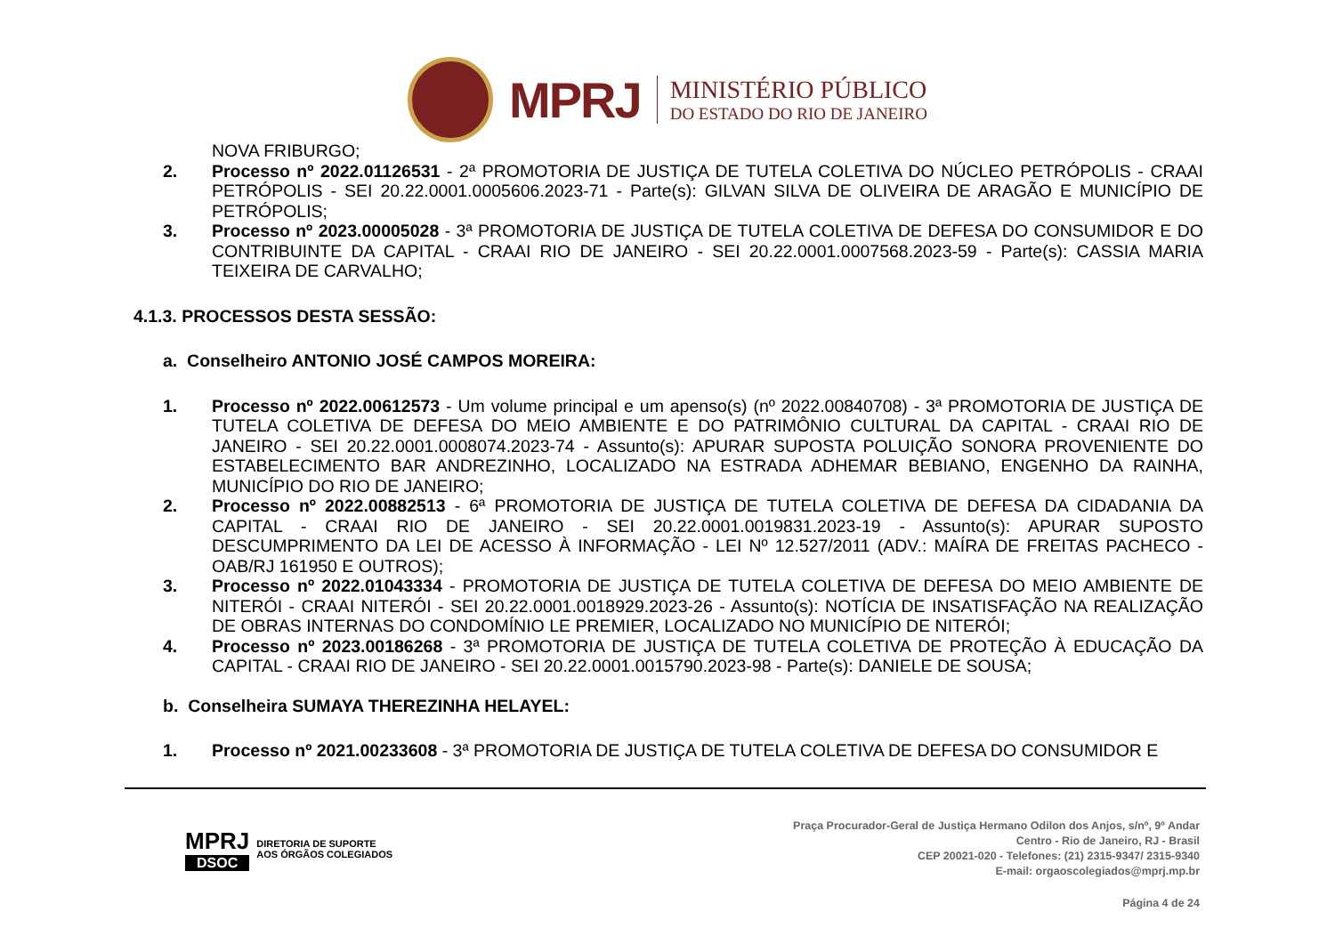MPRJ
MINISTÉRIO PÚBLICO
DO ESTADO DO RIO DE JANEIRO
NOVA FRIBURGO;
2. Processo nº 2022.01126531 - 2ª PROMOTORIA DE JUSTIÇA DE TUTELA COLETIVA DO NÚCLEO PETRÓPOLIS - CRAAI PETRÓPOLIS - SEI 20.22.0001.0005606.2023-71 - Parte(s): GILVAN SILVA DE OLIVEIRA DE ARAGÃO E MUNICÍPIO DE PETRÓPOLIS;
3. Processo nº 2023.00005028 - 3ª PROMOTORIA DE JUSTIÇA DE TUTELA COLETIVA DE DEFESA DO CONSUMIDOR E DO CONTRIBUINTE DA CAPITAL - CRAAI RIO DE JANEIRO - SEI 20.22.0001.0007568.2023-59 - Parte(s): CASSIA MARIA TEIXEIRA DE CARVALHO;
4.1.3. PROCESSOS DESTA SESSÃO:
a. Conselheiro ANTONIO JOSÉ CAMPOS MOREIRA:
1. Processo nº 2022.00612573 - Um volume principal e um apenso(s) (nº 2022.00840708) - 3ª PROMOTORIA DE JUSTIÇA DE TUTELA COLETIVA DE DEFESA DO MEIO AMBIENTE E DO PATRIMÔNIO CULTURAL DA CAPITAL - CRAAI RIO DE JANEIRO - SEI 20.22.0001.0008074.2023-74 - Assunto(s): APURAR SUPOSTA POLUIÇÃO SONORA PROVENIENTE DO ESTABELECIMENTO BAR ANDREZINHO, LOCALIZADO NA ESTRADA ADHEMAR BEBIANO, ENGENHO DA RAINHA, MUNICÍPIO DO RIO DE JANEIRO;
2. Processo nº 2022.00882513 - 6ª PROMOTORIA DE JUSTIÇA DE TUTELA COLETIVA DE DEFESA DA CIDADANIA DA CAPITAL - CRAAI RIO DE JANEIRO - SEI 20.22.0001.0019831.2023-19 - Assunto(s): APURAR SUPOSTO DESCUMPRIMENTO DA LEI DE ACESSO À INFORMAÇÃO - LEI Nº 12.527/2011 (ADV.: MAÍRA DE FREITAS PACHECO - OAB/RJ 161950 E OUTROS);
3. Processo nº 2022.01043334 - PROMOTORIA DE JUSTIÇA DE TUTELA COLETIVA DE DEFESA DO MEIO AMBIENTE DE NITERÓI - CRAAI NITERÓI - SEI 20.22.0001.0018929.2023-26 - Assunto(s): NOTÍCIA DE INSATISFAÇÃO NA REALIZAÇÃO DE OBRAS INTERNAS DO CONDOMÍNIO LE PREMIER, LOCALIZADO NO MUNICÍPIO DE NITERÓI;
4. Processo nº 2023.00186268 - 3ª PROMOTORIA DE JUSTIÇA DE TUTELA COLETIVA DE PROTEÇÃO À EDUCAÇÃO DA CAPITAL - CRAAI RIO DE JANEIRO - SEI 20.22.0001.0015790.2023-98 - Parte(s): DANIELE DE SOUSA;
b. Conselheira SUMAYA THEREZINHA HELAYEL:
1. Processo nº 2021.00233608 - 3ª PROMOTORIA DE JUSTIÇA DE TUTELA COLETIVA DE DEFESA DO CONSUMIDOR E
MPRJ
DSOC
DIRETORIA DE SUPORTE
AOS ÓRGÃOS COLEGIADOS
Praça Procurador-Geral de Justiça Hermano Odilon dos Anjos, s/nº, 9º Andar
Centro - Rio de Janeiro, RJ - Brasil
CEP 20021-020 - Telefones: (21) 2315-9347/ 2315-9340
E-mail: orgaoscolegiados@mprj.mp.br
Página 4 de 24